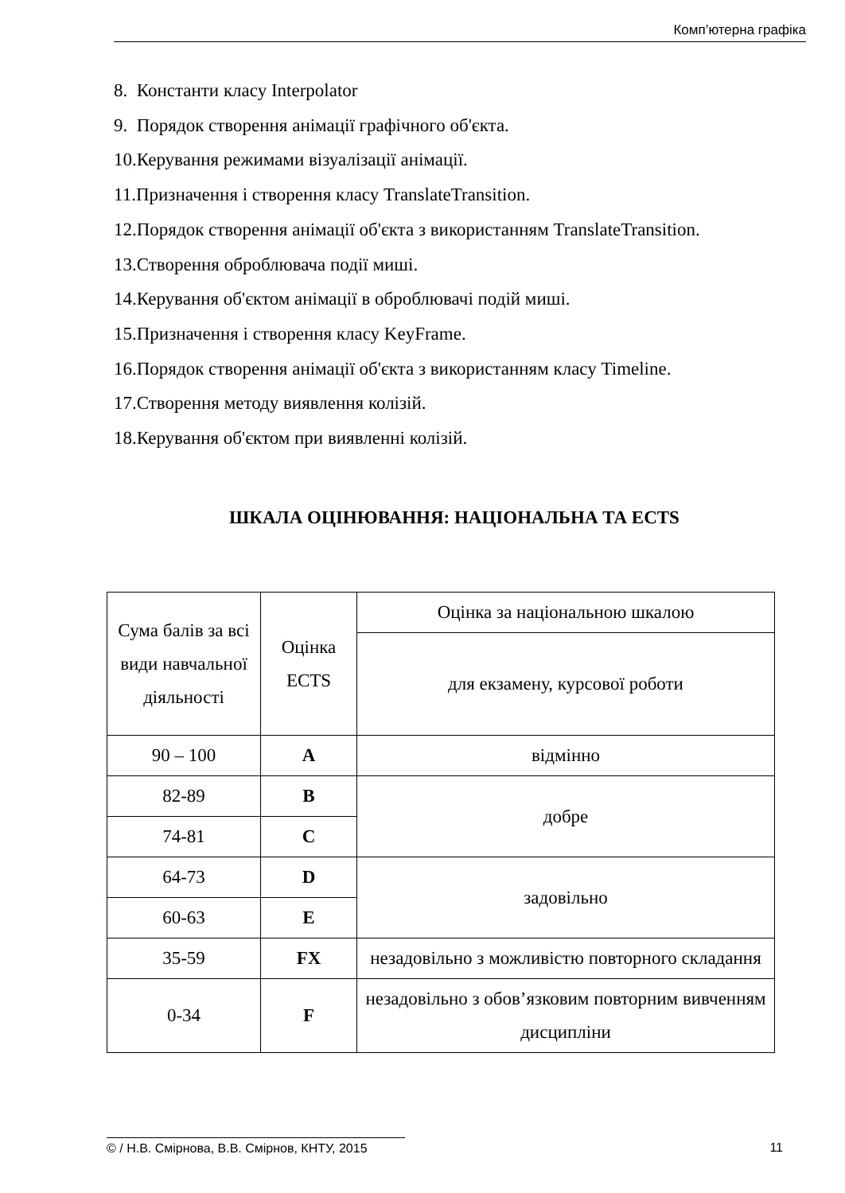Комп’ютерна графіка
8. Константи класу Interpolator
9. Порядок створення анімації графічного об'єкта.
10.Керування режимами візуалізації анімації.
11.Призначення і створення класу TranslateTransition.
12.Порядок створення анімації об'єкта з використанням TranslateTransition.
13.Створення оброблювача події миші.
14.Керування об'єктом анімації в оброблювачі подій миші.
15.Призначення і створення класу KeyFrame.
16.Порядок створення анімації об'єкта з використанням класу Timeline.
17.Створення методу виявлення колізій.
18.Керування об'єктом при виявленні колізій.
ШКАЛА ОЦІНЮВАННЯ: НАЦІОНАЛЬНА ТА ECTS
| Сума балів за всі види навчальної діяльності | Оцінка ECTS | Оцінка за національною шкалою |
| | | для екзамену, курсової роботи |
| 90 – 100 | A | відмінно |
| 82-89 | B | добре |
| 74-81 | C | |
| 64-73 | D | задовільно |
| 60-63 | E | |
| 35-59 | FX | незадовільно з можливістю повторного складання |
| 0-34 | F | незадовільно з обов’язковим повторним вивченням дисципліни |
© / Н.В. Смірнова, В.В. Смірнов, КНТУ, 2015 11